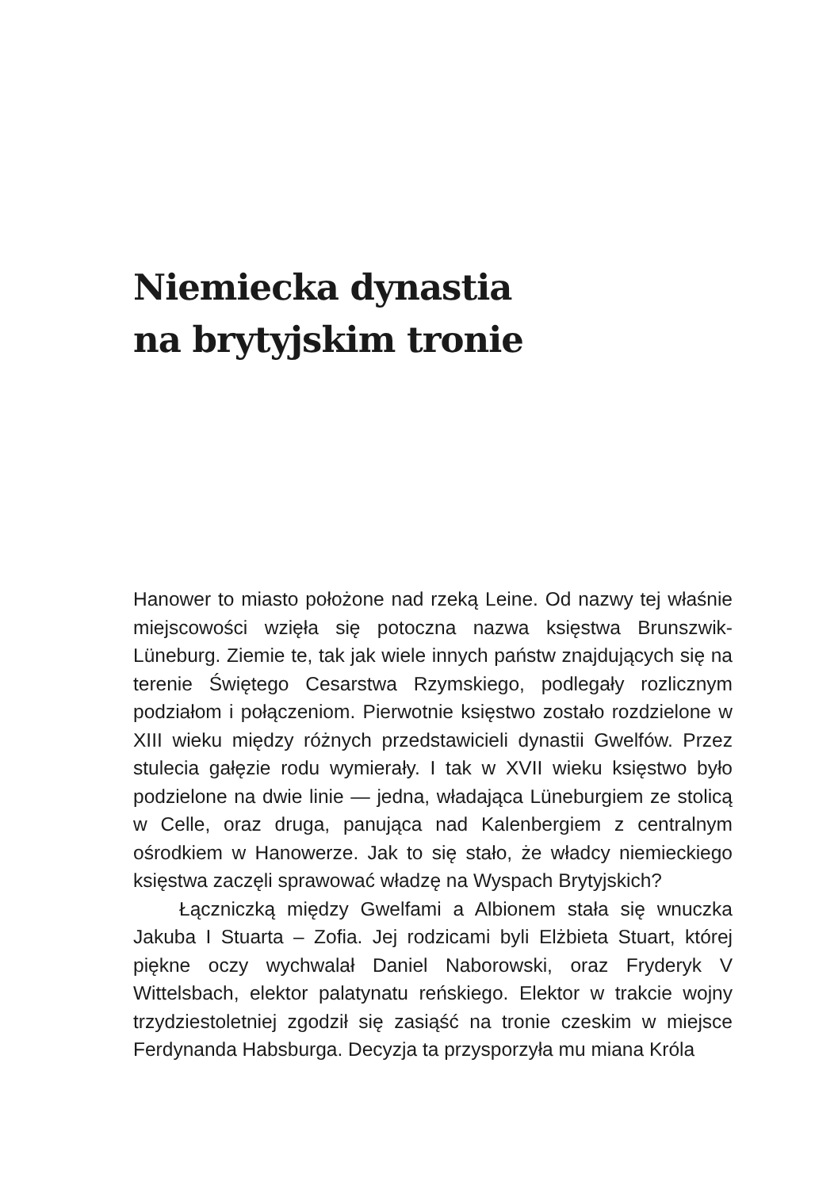Niemiecka dynastia
na brytyjskim tronie
Hanower to miasto położone nad rzeką Leine. Od nazwy tej właśnie miejscowości wzięła się potoczna nazwa księstwa Brunszwik-Lüneburg. Ziemie te, tak jak wiele innych państw znajdujących się na terenie Świętego Cesarstwa Rzymskiego, podlegały rozlicznym podziałom i połączeniom. Pierwotnie księstwo zostało rozdzielone w XIII wieku między różnych przedstawicieli dynastii Gwelfów. Przez stulecia gałęzie rodu wymierały. I tak w XVII wieku księstwo było podzielone na dwie linie — jedna, władająca Lüneburgiem ze stolicą w Celle, oraz druga, panująca nad Kalenbergiem z centralnym ośrodkiem w Hanowerze. Jak to się stało, że władcy niemieckiego księstwa zaczęli sprawować władzę na Wyspach Brytyjskich?
Łączniczką między Gwelfami a Albionem stała się wnuczka Jakuba I Stuarta – Zofia. Jej rodzicami byli Elżbieta Stuart, której piękne oczy wychwalał Daniel Naborowski, oraz Fryderyk V Wittelsbach, elektor palatynatu reńskiego. Elektor w trakcie wojny trzydziestoletniej zgodził się zasiąść na tronie czeskim w miejsce Ferdynanda Habsburga. Decyzja ta przysporzyła mu miana Króla